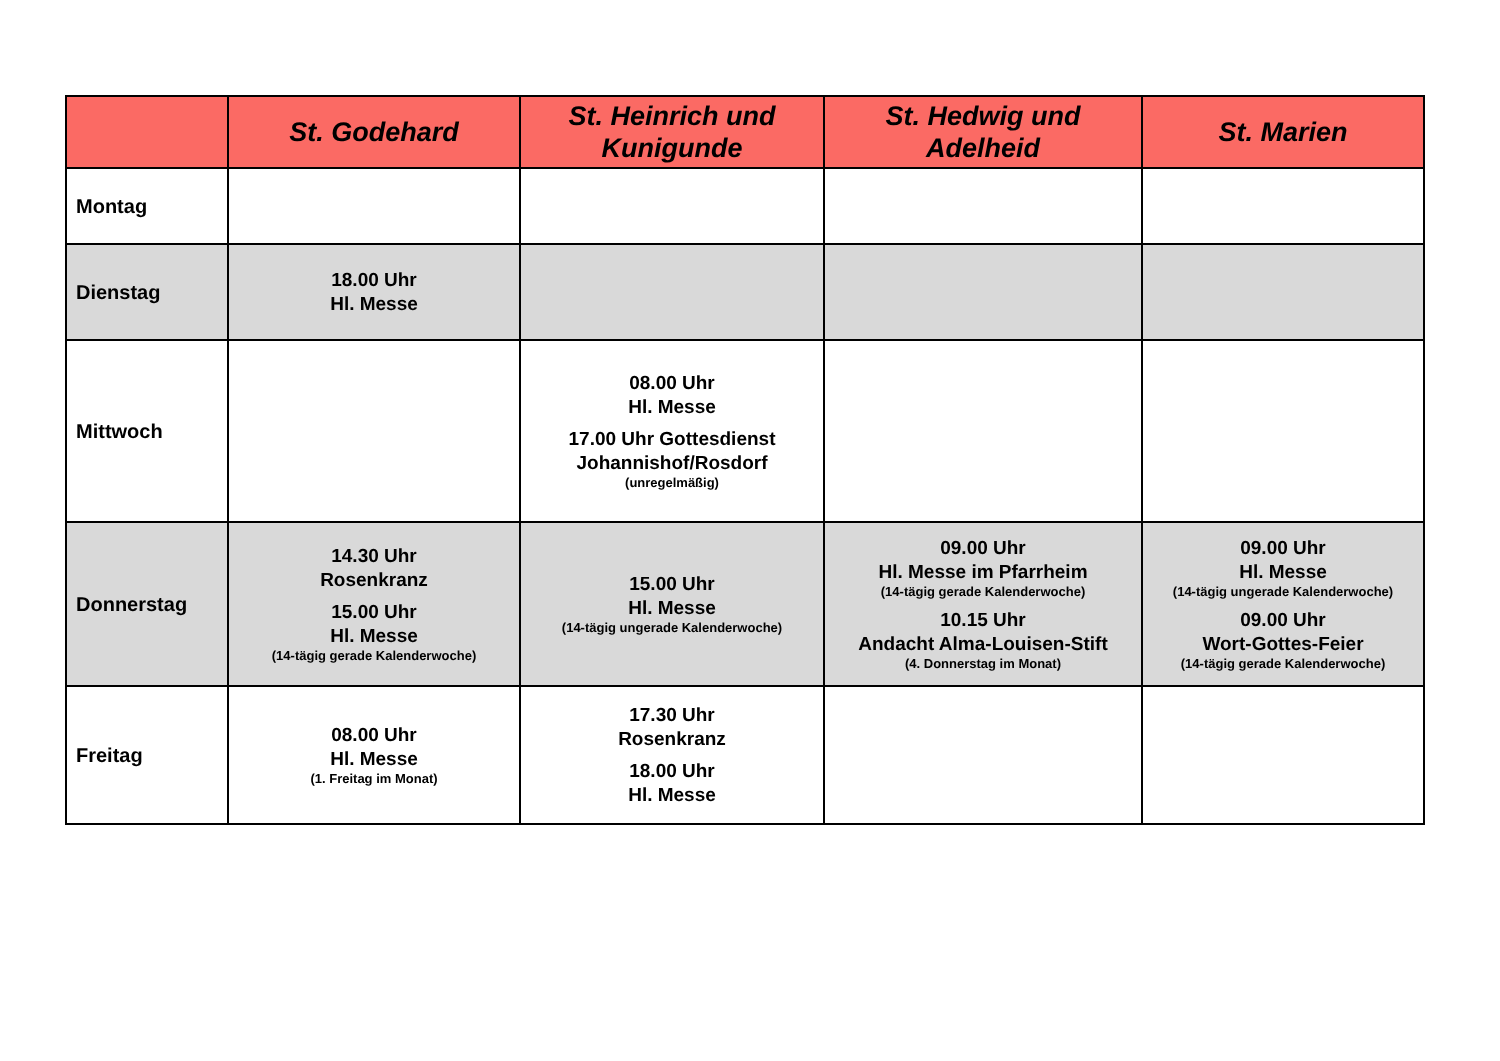| | St. Godehard | St. Heinrich und Kunigunde | St. Hedwig und Adelheid | St. Marien |
| --- | --- | --- | --- | --- |
| Montag | | | | |
| Dienstag | 18.00 Uhr Hl. Messe | | | |
| Mittwoch | | 08.00 Uhr Hl. Messe 17.00 Uhr Gottesdienst Johannishof/Rosdorf (unregelmäßig) | | |
| Donnerstag | 14.30 Uhr Rosenkranz 15.00 Uhr Hl. Messe (14-tägig gerade Kalenderwoche) | 15.00 Uhr Hl. Messe (14-tägig ungerade Kalenderwoche) | 09.00 Uhr Hl. Messe im Pfarrheim (14-tägig gerade Kalenderwoche) 10.15 Uhr Andacht Alma-Louisen-Stift (4. Donnerstag im Monat) | 09.00 Uhr Hl. Messe (14-tägig ungerade Kalenderwoche) 09.00 Uhr Wort-Gottes-Feier (14-tägig gerade Kalenderwoche) |
| Freitag | 08.00 Uhr Hl. Messe (1. Freitag im Monat) | 17.30 Uhr Rosenkranz 18.00 Uhr Hl. Messe | | |